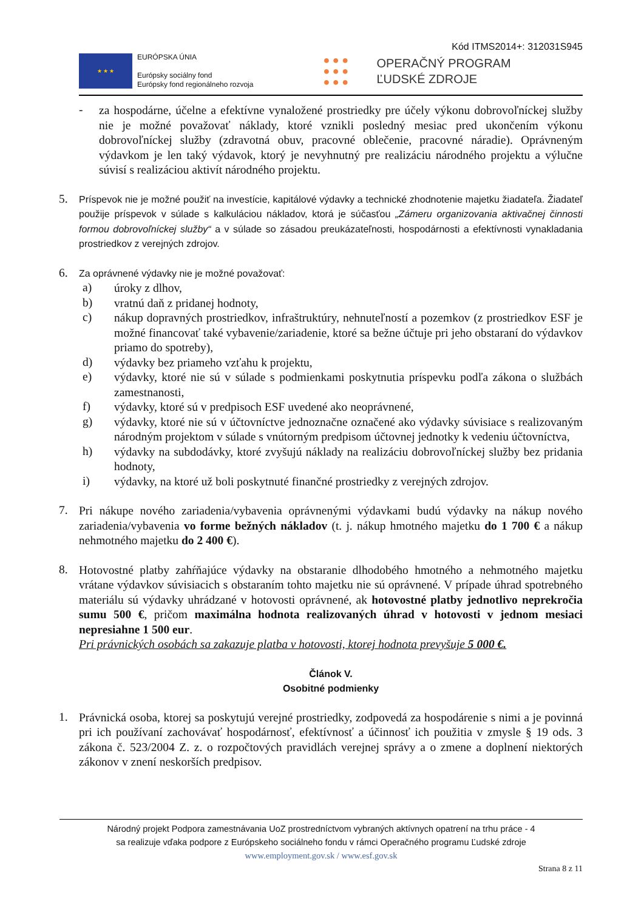Kód ITMS2014+: 312031S945
★ ★ ★
EURÓPSKA ÚNIA
Európsky sociálny fond
Európsky fond regionálneho rozvoja
● ● ●
● ● ●
● ● ●
OPERAČNÝ PROGRAM
ĽUDSKÉ ZDROJE
-
za hospodárne, účelne a efektívne vynaložené prostriedky pre účely výkonu dobrovoľníckej služby nie je možné považovať náklady, ktoré vznikli posledný mesiac pred ukončením výkonu dobrovoľníckej služby (zdravotná obuv, pracovné oblečenie, pracovné náradie). Oprávneným výdavkom je len taký výdavok, ktorý je nevyhnutný pre realizáciu národného projektu a výlučne súvisí s realizáciou aktivít národného projektu.
5.
Príspevok nie je možné použiť na investície, kapitálové výdavky a technické zhodnotenie majetku žiadateľa. Žiadateľ použije príspevok v súlade s kalkuláciou nákladov, ktorá je súčasťou „Zámeru organizovania aktivačnej činnosti formou dobrovoľníckej služby“ a v súlade so zásadou preukázateľnosti, hospodárnosti a efektívnosti vynakladania prostriedkov z verejných zdrojov.
6.
Za oprávnené výdavky nie je možné považovať:
a)
úroky z dlhov,
b)
vratnú daň z pridanej hodnoty,
c)
nákup dopravných prostriedkov, infraštruktúry, nehnuteľností a pozemkov (z prostriedkov ESF je možné financovať také vybavenie/zariadenie, ktoré sa bežne účtuje pri jeho obstaraní do výdavkov priamo do spotreby),
d)
výdavky bez priameho vzťahu k projektu,
e)
výdavky, ktoré nie sú v súlade s podmienkami poskytnutia príspevku podľa zákona o službách zamestnanosti,
f)
výdavky, ktoré sú v predpisoch ESF uvedené ako neoprávnené,
g)
výdavky, ktoré nie sú v účtovníctve jednoznačne označené ako výdavky súvisiace s realizovaným národným projektom v súlade s vnútorným predpisom účtovnej jednotky k vedeniu účtovníctva,
h)
výdavky na subdodávky, ktoré zvyšujú náklady na realizáciu dobrovoľníckej služby bez pridania hodnoty,
i)
výdavky, na ktoré už boli poskytnuté finančné prostriedky z verejných zdrojov.
7.
Pri nákupe nového zariadenia/vybavenia oprávnenými výdavkami budú výdavky na nákup nového zariadenia/vybavenia vo forme bežných nákladov (t. j. nákup hmotného majetku do 1 700 € a nákup nehmotného majetku do 2 400 €).
8.
Hotovostné platby zahŕňajúce výdavky na obstaranie dlhodobého hmotného a nehmotného majetku vrátane výdavkov súvisiacich s obstaraním tohto majetku nie sú oprávnené. V prípade úhrad spotrebného materiálu sú výdavky uhrádzané v hotovosti oprávnené, ak hotovostné platby jednotlivo neprekročia sumu 500 €, pričom maximálna hodnota realizovaných úhrad v hotovosti v jednom mesiaci nepresiahne 1 500 eur.
Pri právnických osobách sa zakazuje platba v hotovosti, ktorej hodnota prevyšuje 5 000 €.
Článok V.
Osobitné podmienky
1.
Právnická osoba, ktorej sa poskytujú verejné prostriedky, zodpovedá za hospodárenie s nimi a je povinná pri ich používaní zachovávať hospodárnosť, efektívnosť a účinnosť ich použitia v zmysle § 19 ods. 3 zákona č. 523/2004 Z. z. o rozpočtových pravidlách verejnej správy a o zmene a doplnení niektorých zákonov v znení neskorších predpisov.
Národný projekt Podpora zamestnávania UoZ prostredníctvom vybraných aktívnych opatrení na trhu práce - 4
sa realizuje vďaka podpore z Európskeho sociálneho fondu v rámci Operačného programu Ľudské zdroje
www.employment.gov.sk / www.esf.gov.sk
Strana 8 z 11